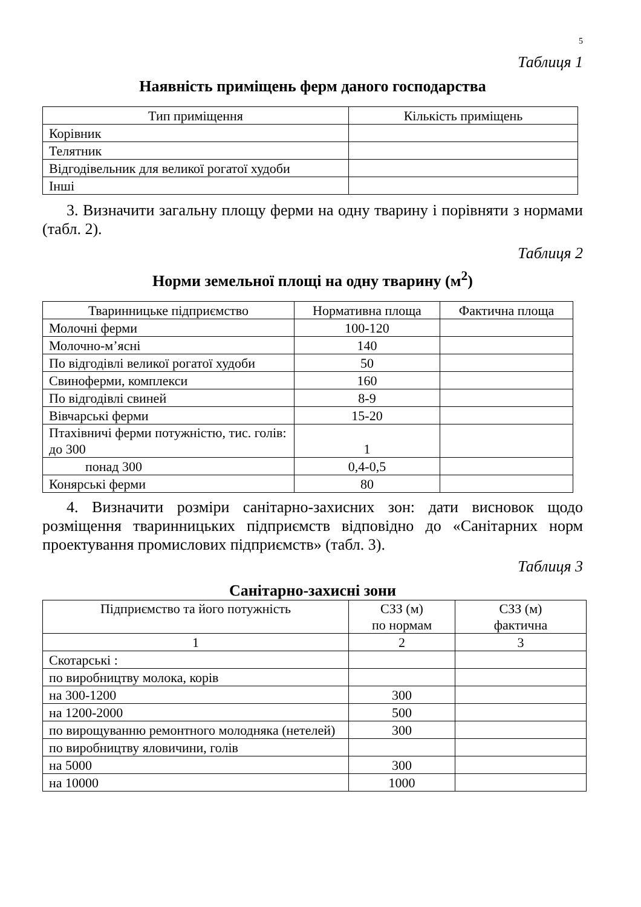5
Таблиця 1
Наявність приміщень ферм даного господарства
| Тип приміщення | Кількість приміщень |
| Корівник | |
| Телятник | |
| Відгодівельник для великої рогатої худоби | |
| Інші | |
3. Визначити загальну площу ферми на одну тварину і порівняти з нормами (табл. 2).
Таблиця 2
Норми земельної площі на одну тварину (м<sup>2</sup>)
| Тваринницьке підприємство | Нормативна площа | Фактична площа |
| Молочні ферми | 100-120 | |
| Молочно-м’ясні | 140 | |
| По відгодівлі великої рогатої худоби | 50 | |
| Свиноферми, комплекси | 160 | |
| По відгодівлі свиней | 8-9 | |
| Вівчарські ферми | 15-20 | |
| Птахівничі ферми потужністю, тис. голів: до 300 | 1 | |
| понад 300 | 0,4-0,5 | |
| Конярські ферми | 80 | |
4. Визначити розміри санітарно-захисних зон: дати висновок щодо розміщення тваринницьких підприємств відповідно до «Санітарних норм проектування промислових підприємств» (табл. 3).
Таблиця 3
Санітарно-захисні зони
| Підприємство та його потужність | СЗЗ (м) по нормам | СЗЗ (м) фактична |
| 1 | 2 | 3 |
| Скотарські : | | |
| по виробництву молока, корів | | |
| на 300-1200 | 300 | |
| на 1200-2000 | 500 | |
| по вирощуванню ремонтного молодняка (нетелей) | 300 | |
| по виробництву яловичини, голів | | |
| на 5000 | 300 | |
| на 10000 | 1000 | |